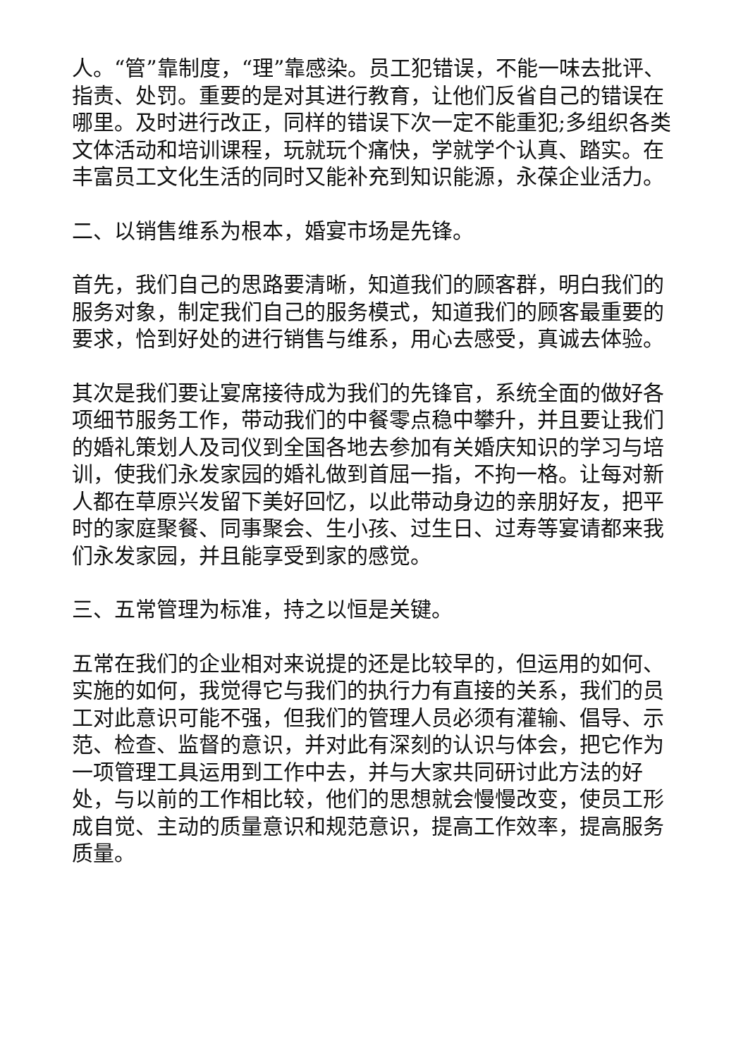人。“管”靠制度，“理”靠感染。员工犯错误，不能一味去批评、指责、处罚。重要的是对其进行教育，让他们反省自己的错误在哪里。及时进行改正，同样的错误下次一定不能重犯;多组织各类文体活动和培训课程，玩就玩个痛快，学就学个认真、踏实。在丰富员工文化生活的同时又能补充到知识能源，永葆企业活力。
二、以销售维系为根本，婚宴市场是先锋。
首先，我们自己的思路要清晰，知道我们的顾客群，明白我们的服务对象，制定我们自己的服务模式，知道我们的顾客最重要的要求，恰到好处的进行销售与维系，用心去感受，真诚去体验。
其次是我们要让宴席接待成为我们的先锋官，系统全面的做好各项细节服务工作，带动我们的中餐零点稳中攀升，并且要让我们的婚礼策划人及司仪到全国各地去参加有关婚庆知识的学习与培训，使我们永发家园的婚礼做到首屈一指，不拘一格。让每对新人都在草原兴发留下美好回忆，以此带动身边的亲朋好友，把平时的家庭聚餐、同事聚会、生小孩、过生日、过寿等宴请都来我们永发家园，并且能享受到家的感觉。
三、五常管理为标准，持之以恒是关键。
五常在我们的企业相对来说提的还是比较早的，但运用的如何、实施的如何，我觉得它与我们的执行力有直接的关系，我们的员工对此意识可能不强，但我们的管理人员必须有灌输、倡导、示范、检查、监督的意识，并对此有深刻的认识与体会，把它作为一项管理工具运用到工作中去，并与大家共同研讨此方法的好处，与以前的工作相比较，他们的思想就会慢慢改变，使员工形成自觉、主动的质量意识和规范意识，提高工作效率，提高服务质量。